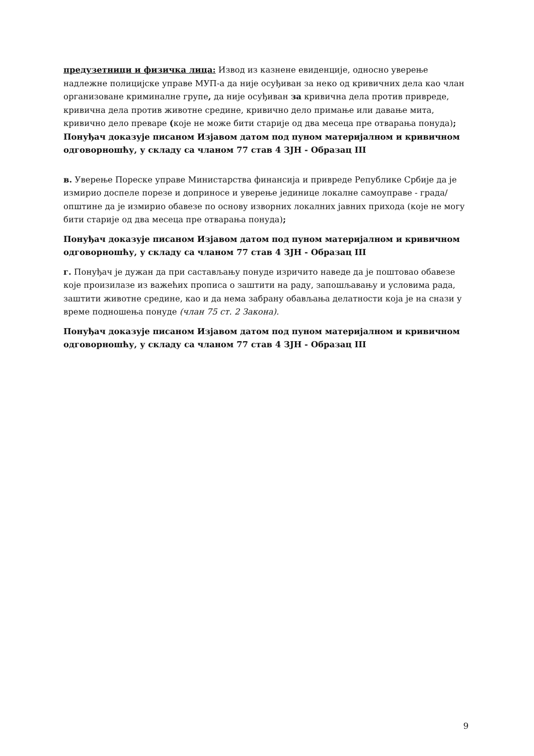предузетници и физичка лица: Извод из казнене евиденције, односно уверење надлежне полицијске управе МУП-а да није осуђиван за неко од кривичних дела као члан организоване криминалне групе, да није осуђиван за кривична дела против привреде, кривична дела против животне средине, кривично дело примање или давање мита, кривично дело преваре (које не може бити старије од два месеца пре отварања понуда); Понуђач доказује писаном Изјавом датом под пуном материјалном и кривичном одговорношћу, у складу са чланом 77 став 4 ЗЈН - Образац III
в. Уверење Пореске управе Министарства финансија и привреде Републике Србије да је измирио доспеле порезе и доприносе и уверење јединице локалне самоуправе - града/општине да је измирио обавезе по основу изворних локалних јавних прихода (које не могу бити старије од два месеца пре отварања понуда);
Понуђач доказује писаном Изјавом датом под пуном материјалном и кривичном одговорношћу, у складу са чланом 77 став 4 ЗЈН - Образац III
г. Понуђач је дужан да при састављању понуде изричито наведе да је поштовао обавезе које произилазе из важећих прописа о заштити на раду, запошљавању и условима рада, заштити животне средине, као и да нема забрану обављања делатности која је на снази у време подношења понуде (члан 75 ст. 2 Закона).
Понуђач доказује писаном Изјавом датом под пуном материјалном и кривичном одговорношћу, у складу са чланом 77 став 4 ЗЈН - Образац III
9